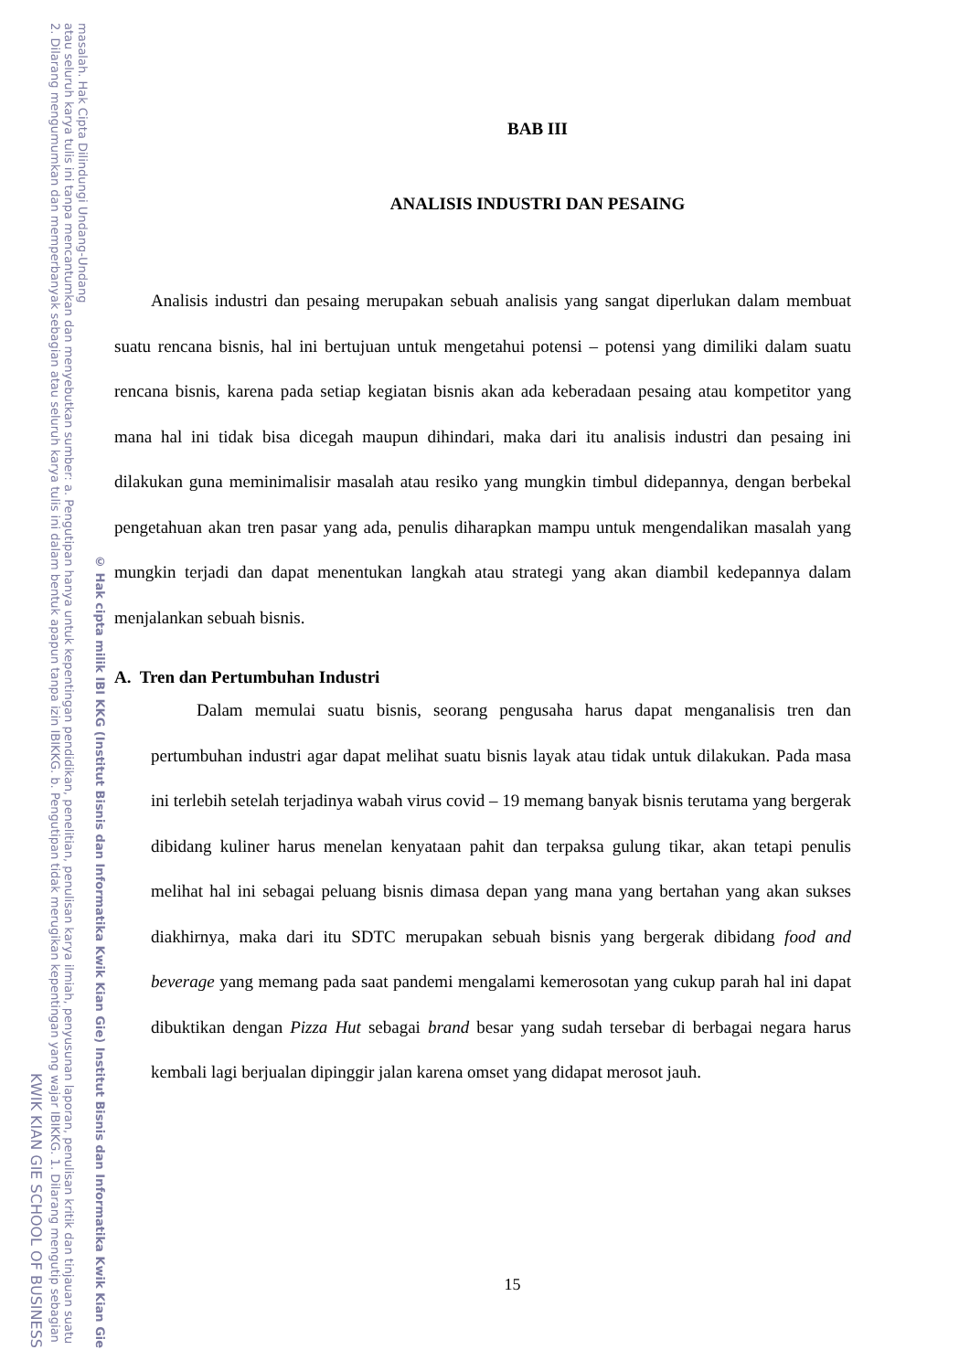KWIK KIAN GIE SCHOOL OF BUSINESS 2. Dilarang mengumumkan dan memperbanyak sebagian atau seluruh karya tulis ini dalam bentuk apapun tanpa izin IBIKKG. b. Pengutipan tidak merugikan kepentingan yang wajar IBIKKG. 1. Dilarang mengutip sebagian atau seluruh karya tulis ini tanpa mencantumkan dan menyebutkan sumber: a. Pengutipan hanya untuk kepentingan pendidikan, penelitian, penulisan karya ilmiah, penyusunan laporan, penulisan kritik dan tinjauan suatu masalah. Hak Cipta Dilindungi Undang-Undang © Hak cipta milik IBI KKG (Institut Bisnis dan Informatika Kwik Kian Gie) Institut Bisnis dan Informatika Kwik Kian Gie
BAB III
ANALISIS INDUSTRI DAN PESAING
Analisis industri dan pesaing merupakan sebuah analisis yang sangat diperlukan dalam membuat suatu rencana bisnis, hal ini bertujuan untuk mengetahui potensi – potensi yang dimiliki dalam suatu rencana bisnis, karena pada setiap kegiatan bisnis akan ada keberadaan pesaing atau kompetitor yang mana hal ini tidak bisa dicegah maupun dihindari, maka dari itu analisis industri dan pesaing ini dilakukan guna meminimalisir masalah atau resiko yang mungkin timbul didepannya, dengan berbekal pengetahuan akan tren pasar yang ada, penulis diharapkan mampu untuk mengendalikan masalah yang mungkin terjadi dan dapat menentukan langkah atau strategi yang akan diambil kedepannya dalam menjalankan sebuah bisnis.
A. Tren dan Pertumbuhan Industri
Dalam memulai suatu bisnis, seorang pengusaha harus dapat menganalisis tren dan pertumbuhan industri agar dapat melihat suatu bisnis layak atau tidak untuk dilakukan. Pada masa ini terlebih setelah terjadinya wabah virus covid – 19 memang banyak bisnis terutama yang bergerak dibidang kuliner harus menelan kenyataan pahit dan terpaksa gulung tikar, akan tetapi penulis melihat hal ini sebagai peluang bisnis dimasa depan yang mana yang bertahan yang akan sukses diakhirnya, maka dari itu SDTC merupakan sebuah bisnis yang bergerak dibidang food and beverage yang memang pada saat pandemi mengalami kemerosotan yang cukup parah hal ini dapat dibuktikan dengan Pizza Hut sebagai brand besar yang sudah tersebar di berbagai negara harus kembali lagi berjualan dipinggir jalan karena omset yang didapat merosot jauh.
15